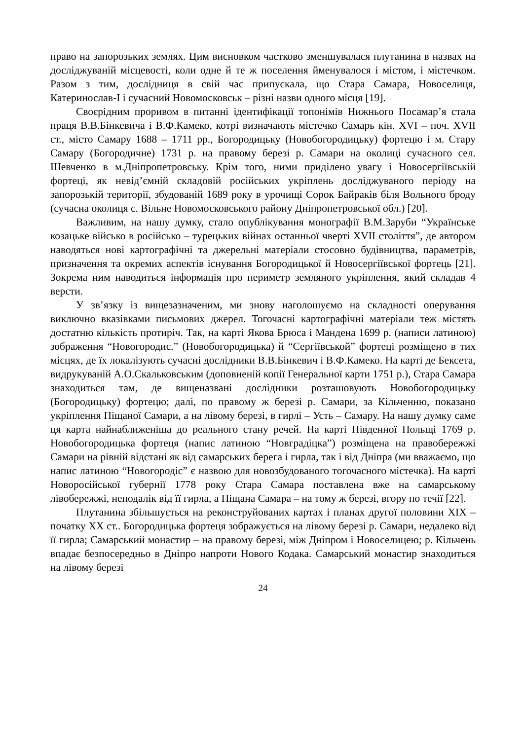право на запорозьких землях. Цим висновком частково зменшувалася плутанина в назвах на досліджуваній місцевості, коли одне й те ж поселення йменувалося і містом, і містечком. Разом з тим, дослідниця в свій час припускала, що Стара Самара, Новоселиця, Катеринослав-I і сучасний Новомосковськ – різні назви одного місця [19].
Своєрідним проривом в питанні ідентифікації топонімів Нижнього Посамар’я стала праця В.В.Бінкевича і В.Ф.Камеко, котрі визначають містечко Самарь кін. XVI – поч. XVII ст., місто Самару 1688 – 1711 рр., Богородицьку (Новобогородицьку) фортецю і м. Стару Самару (Богородичне) 1731 р. на правому березі р. Самари на околиці сучасного сел. Шевченко в м.Дніпропетровську. Крім того, ними приділено увагу і Новосергіївській фортеці, як невід’ємній складовій російських укріплень досліджуваного періоду на запорозькій території, збудованій 1689 року в урочищі Сорок Байраків біля Вольного броду (сучасна околиця с. Вільне Новомосковського району Дніпропетровської обл.) [20].
Важливим, на нашу думку, стало опублікування монографії В.М.Заруби “Українське козацьке військо в російсько – турецьких війнах останньої чверті XVII століття”, де автором наводяться нові картографічні та джерельні матеріали стосовно будівництва, параметрів, призначення та окремих аспектів існування Богородицької й Новосергіївської фортець [21]. Зокрема ним наводиться інформація про периметр земляного укріплення, який складав 4 версти.
У зв’язку із вищезазначеним, ми знову наголошуємо на складності оперування виключно вказівками письмових джерел. Тогочасні картографічні матеріали теж містять достатню кількість протиріч. Так, на карті Якова Брюса і Мандена 1699 р. (написи латиною) зображення “Новогородис.” (Новобогородицька) й “Сергіївськой” фортеці розміщено в тих місцях, де їх локалізують сучасні дослідники В.В.Бінкевич і В.Ф.Камеко. На карті де Бексета, видрукуваній А.О.Скальковським (доповненій копії Генеральної карти 1751 р.), Стара Самара знаходиться там, де вищеназвані дослідники розташовують Новобогородицьку (Богородицьку) фортецю; далі, по правому ж березі р. Самари, за Кільченню, показано укріплення Піщаної Самари, а на лівому березі, в гирлі – Усть – Самару. На нашу думку саме ця карта найнаближеніша до реального стану речей. На карті Південної Польщі 1769 р. Новобогородицька фортеця (напис латиною “Новградіцка”) розміщена на правобережжі Самари на рівній відстані як від самарських берега і гирла, так і від Дніпра (ми вважаємо, що напис латиною “Новогородіс” є назвою для новозбудованого тогочасного містечка). На карті Новоросійської губернії 1778 року Стара Самара поставлена вже на самарському лівобережжі, неподалік від її гирла, а Піщана Самара – на тому ж березі, вгору по течії [22].
Плутанина збільшується на реконструйованих картах і планах другої половини XIX – початку XX ст.. Богородицька фортеця зображується на лівому березі р. Самари, недалеко від її гирла; Самарський монастир – на правому березі, між Дніпром і Новоселицею; р. Кільчень впадає безпосередньо в Дніпро напроти Нового Кодака. Самарський монастир знаходиться на лівому березі
24